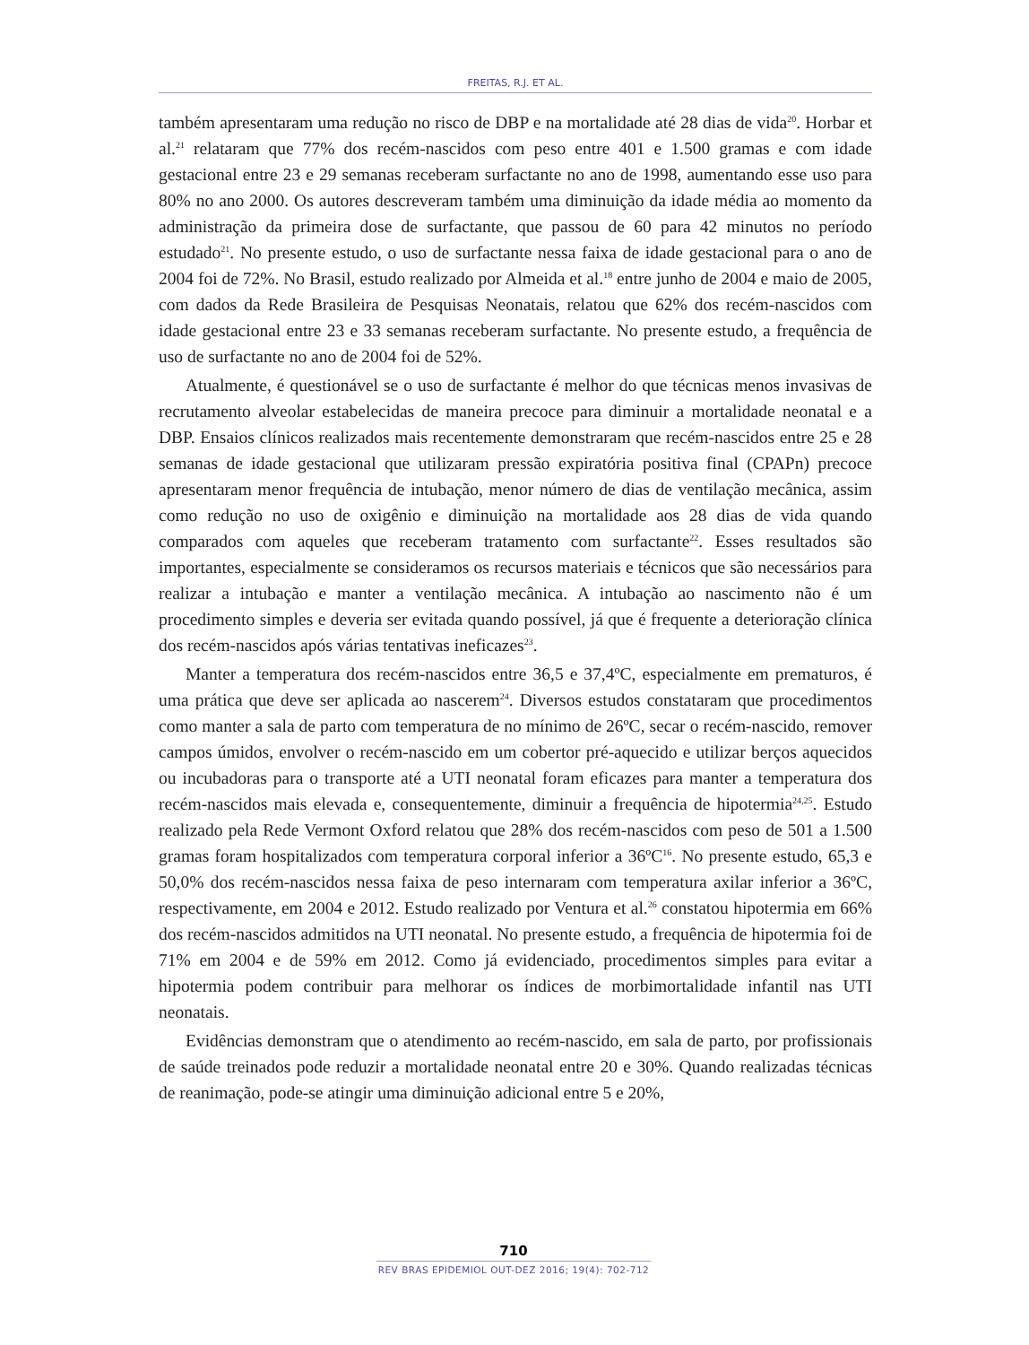FREITAS, R.J. ET AL.
também apresentaram uma redução no risco de DBP e na mortalidade até 28 dias de vida<sup>20</sup>. Horbar et al.<sup>21</sup> relataram que 77% dos recém-nascidos com peso entre 401 e 1.500 gramas e com idade gestacional entre 23 e 29 semanas receberam surfactante no ano de 1998, aumentando esse uso para 80% no ano 2000. Os autores descreveram também uma diminuição da idade média ao momento da administração da primeira dose de surfactante, que passou de 60 para 42 minutos no período estudado<sup>21</sup>. No presente estudo, o uso de surfactante nessa faixa de idade gestacional para o ano de 2004 foi de 72%. No Brasil, estudo realizado por Almeida et al.<sup>18</sup> entre junho de 2004 e maio de 2005, com dados da Rede Brasileira de Pesquisas Neonatais, relatou que 62% dos recém-nascidos com idade gestacional entre 23 e 33 semanas receberam surfactante. No presente estudo, a frequência de uso de surfactante no ano de 2004 foi de 52%.
Atualmente, é questionável se o uso de surfactante é melhor do que técnicas menos invasivas de recrutamento alveolar estabelecidas de maneira precoce para diminuir a mortalidade neonatal e a DBP. Ensaios clínicos realizados mais recentemente demonstraram que recém-nascidos entre 25 e 28 semanas de idade gestacional que utilizaram pressão expiratória positiva final (CPAPn) precoce apresentaram menor frequência de intubação, menor número de dias de ventilação mecânica, assim como redução no uso de oxigênio e diminuição na mortalidade aos 28 dias de vida quando comparados com aqueles que receberam tratamento com surfactante<sup>22</sup>. Esses resultados são importantes, especialmente se consideramos os recursos materiais e técnicos que são necessários para realizar a intubação e manter a ventilação mecânica. A intubação ao nascimento não é um procedimento simples e deveria ser evitada quando possível, já que é frequente a deterioração clínica dos recém-nascidos após várias tentativas ineficazes<sup>23</sup>.
Manter a temperatura dos recém-nascidos entre 36,5 e 37,4ºC, especialmente em prematuros, é uma prática que deve ser aplicada ao nascerem<sup>24</sup>. Diversos estudos constataram que procedimentos como manter a sala de parto com temperatura de no mínimo de 26ºC, secar o recém-nascido, remover campos úmidos, envolver o recém-nascido em um cobertor pré-aquecido e utilizar berços aquecidos ou incubadoras para o transporte até a UTI neonatal foram eficazes para manter a temperatura dos recém-nascidos mais elevada e, consequentemente, diminuir a frequência de hipotermia<sup>24,25</sup>. Estudo realizado pela Rede Vermont Oxford relatou que 28% dos recém-nascidos com peso de 501 a 1.500 gramas foram hospitalizados com temperatura corporal inferior a 36ºC<sup>16</sup>. No presente estudo, 65,3 e 50,0% dos recém-nascidos nessa faixa de peso internaram com temperatura axilar inferior a 36ºC, respectivamente, em 2004 e 2012. Estudo realizado por Ventura et al.<sup>26</sup> constatou hipotermia em 66% dos recém-nascidos admitidos na UTI neonatal. No presente estudo, a frequência de hipotermia foi de 71% em 2004 e de 59% em 2012. Como já evidenciado, procedimentos simples para evitar a hipotermia podem contribuir para melhorar os índices de morbimortalidade infantil nas UTI neonatais.
Evidências demonstram que o atendimento ao recém-nascido, em sala de parto, por profissionais de saúde treinados pode reduzir a mortalidade neonatal entre 20 e 30%. Quando realizadas técnicas de reanimação, pode-se atingir uma diminuição adicional entre 5 e 20%,
710
REV BRAS EPIDEMIOL OUT-DEZ 2016; 19(4): 702-712